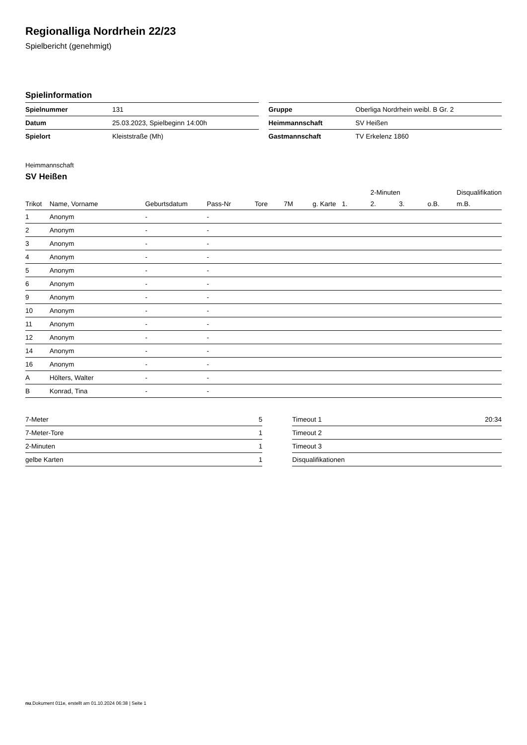Regionalliga Nordrhein 22/23
Spielbericht (genehmigt)
Spielinformation
| Spielnummer | 131 |
| Datum | 25.03.2023, Spielbeginn 14:00h |
| Spielort | Kleiststraße (Mh) |
| Gruppe | Oberliga Nordrhein weibl. B Gr. 2 |
| Heimmannschaft | SV Heißen |
| Gastmannschaft | TV Erkelenz 1860 |
Heimmannschaft
SV Heißen
| | | | | | | | | 2-Minuten | | | Disqualifikation |
| --- | --- | --- | --- | --- | --- | --- | --- | --- | --- | --- | --- |
| Trikot | Name, Vorname | Geburtsdatum | Pass-Nr | Tore | 7M | g. Karte | 1. | 2. | 3. | o.B. | m.B. |
| 1 | Anonym | - | - | | | | | | | | |
| 2 | Anonym | - | - | | | | | | | | |
| 3 | Anonym | - | - | | | | | | | | |
| 4 | Anonym | - | - | | | | | | | | |
| 5 | Anonym | - | - | | | | | | | | |
| 6 | Anonym | - | - | | | | | | | | |
| 9 | Anonym | - | - | | | | | | | | |
| 10 | Anonym | - | - | | | | | | | | |
| 11 | Anonym | - | - | | | | | | | | |
| 12 | Anonym | - | - | | | | | | | | |
| 14 | Anonym | - | - | | | | | | | | |
| 16 | Anonym | - | - | | | | | | | | |
| A | Hölters, Walter | - | - | | | | | | | | |
| B | Konrad, Tina | - | - | | | | | | | | |
| 7-Meter | 5 |
| 7-Meter-Tore | 1 |
| 2-Minuten | 1 |
| gelbe Karten | 1 |
| Timeout 1 | 20:34 |
| Timeout 2 | |
| Timeout 3 | |
| Disqualifikationen | |
nu.Dokument 011e, erstellt am 01.10.2024 06:38 | Seite 1